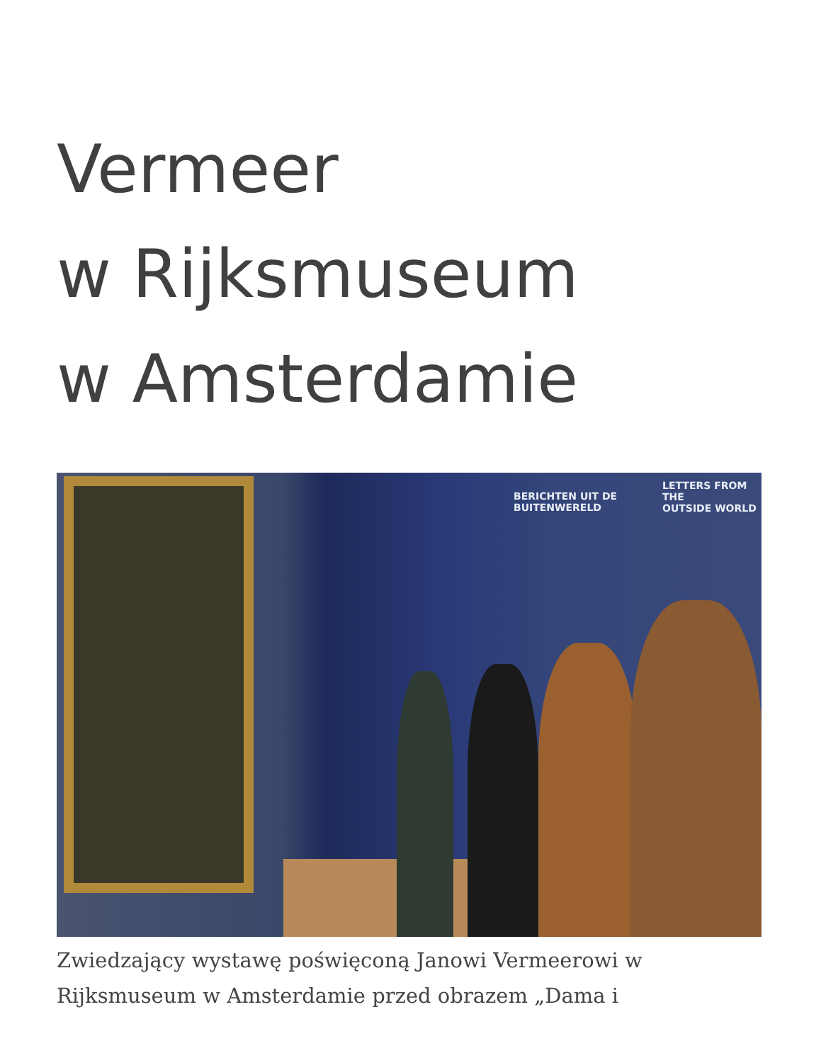Vermeer
w Rijksmuseum
w Amsterdamie
BERICHTEN UIT DE
BUITENWERELD
LETTERS FROM THE
OUTSIDE WORLD
Zwiedzający wystawę poświęconą Janowi Vermeerowi w Rijksmuseum w Amsterdamie przed obrazem „Dama i